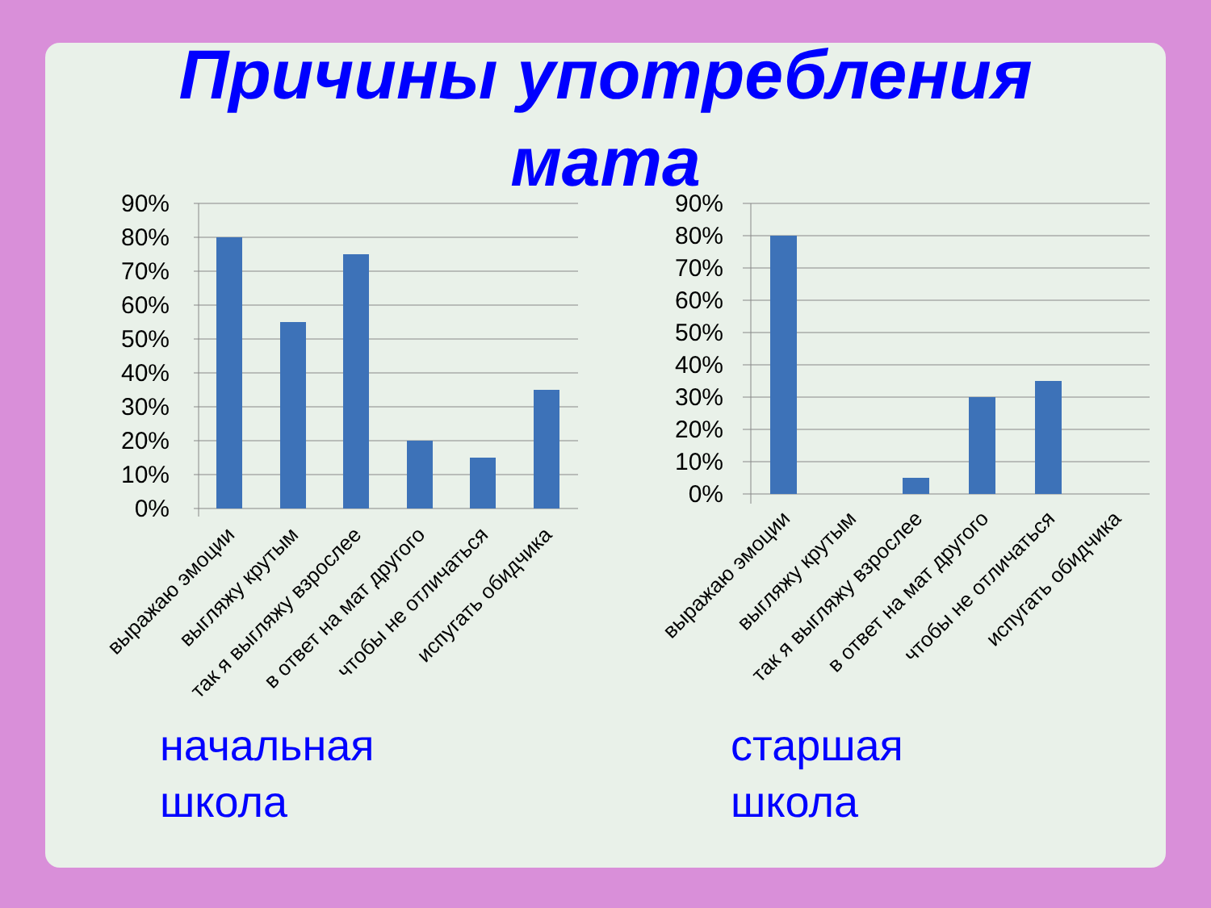Причины употребления
мата
90%
80%
70%
60%
50%
40%
30%
20%
10%
0%
выражаю эмоции
выгляжу крутым
так я выгляжу взрослее
в ответ на мат другого
чтобы не отличаться
испугать обидчика
начальная
школа
90%
80%
70%
60%
50%
40%
30%
20%
10%
0%
выражаю эмоции
выгляжу крутым
так я выгляжу взрослее
в ответ на мат другого
чтобы не отличаться
испугать обидчика
старшая
школа